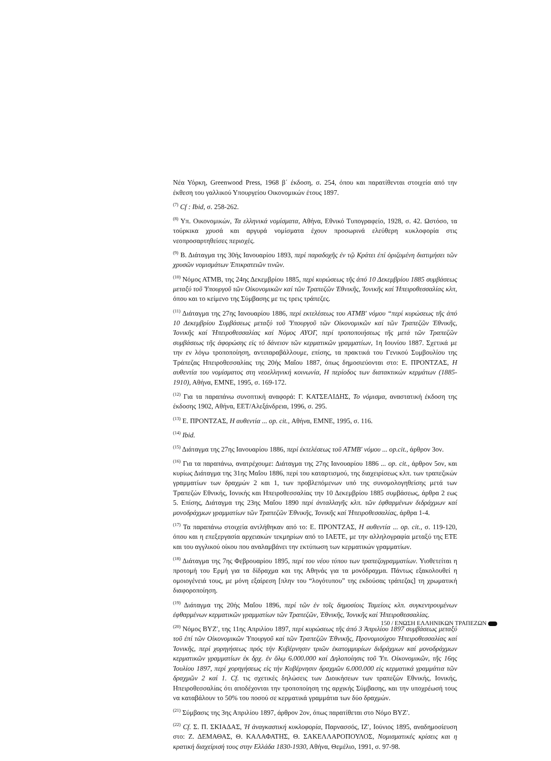Νέα Υόρκη, Greenwood Press, 1968 β΄ έκδοση, σ. 254, όπου και παρατίθενται στοιχεία από την έκθεση του γαλλικού Υπουργείου Οικονομικών έτους 1897.
<sup>(7)</sup> Cf : Ibid, σ. 258-262.
<sup>(8)</sup> Υπ. Οικονομικών, Τα ελληνικά νομίσματα, Αθήνα, Εθνικό Τυπογραφείο, 1928, σ. 42. Ωστόσο, τα τούρκικα χρυσά και αργυρά νομίσματα έχουν προσωρινά ελεύθερη κυκλοφορία στις νεοπροσαρτηθείσες περιοχές.
<sup>(9)</sup> Β. Διάταγμα της 30ής Ιανουαρίου 1893, περί παραδοχῆς ἐν τῷ Κράτει ἐπί ὁριζομένη διατιμήσει τῶν χρυσῶν νομισμάτων Ἐπικρατειῶν τινῶν.
<sup>(10)</sup> Νόμος ΑΤΜΒ, της 24ης Δεκεμβρίου 1885, περί κυρώσεως τῆς ἀπό 10 Δεκεμβρίου 1885 συμβάσεως μεταξύ τοῦ Ὑπουργοῦ τῶν Οἰκονομικῶν καί τῶν Τραπεζῶν Ἐθνικῆς, Ἰονικῆς καί Ἠπειροθεσσαλίας κλπ, όπου και το κείμενο της Σύμβασης με τις τρεις τράπεζες.
<sup>(11)</sup> Διάταγμα της 27ης Ιανουαρίου 1886, περί εκτελέσεως του ΑΤΜΒ′ νόμου “περί κυρώσεως τῆς ἀπό 10 Δεκεμβρίου Συμβάσεως μεταξύ τοῦ Ὑπουργοῦ τῶν Οἰκονομικῶν καί τῶν Τραπεζῶν Ἐθνικῆς, Ἰονικῆς καί Ἠπειροθεσσαλίας καί Νόμος ΑΥΟΓ, περί τροποποιήσεως τῆς μετά τῶν Τραπεζῶν συμβάσεως τῆς ἀφορώσης εἰς τό δάνειον τῶν κερματικῶν γραμματίων, 1η Ιουνίου 1887. Σχετικά με την εν λόγω τροποποίηση, αντιπαραβάλλουμε, επίσης, τα πρακτικά του Γενικού Συμβουλίου της Τράπεζας Ηπειροθεσσαλίας της 20ής Μαΐου 1887, όπως δημοσιεύονται στο: Ε. ΠΡΟΝΤΖΑΣ, Η αυθεντία του νομίσματος στη νεοελληνική κοινωνία, Η περίοδος των διατακτικών κερμάτων (1885-1910), Αθήνα, ΕΜΝΕ, 1995, σ. 169-172.
<sup>(12)</sup> Για τα παραπάνω συνοπτική αναφορά: Γ. ΚΑΤΣΕΛΙΔΗΣ, Το νόμισμα, αναστατική έκδοση της έκδοσης 1902, Αθήνα, ΕΕΤ/Αλεξάνδρεια, 1996, σ. 295.
<sup>(13)</sup> Ε. ΠΡΟΝΤΖΑΣ, Η αυθεντία ... op. cit., Αθήνα, ΕΜΝΕ, 1995, σ. 116.
<sup>(14)</sup> Ibid.
<sup>(15)</sup> Διάταγμα της 27ης Ιανουαρίου 1886, περί ἐκτελέσεως τοῦ ΑΤΜΒ′ νόμου ... op.cit., άρθρον 3ον.
<sup>(16)</sup> Για τα παραπάνω, ανατρέχουμε: Διάταγμα της 27ης Ιανουαρίου 1886 ... op. cit., άρθρον 5ον, και κυρίως Διάταγμα της 31ης Μαΐου 1886, περί του καταρτισμού, της διαχειρίσεως κλπ. των τραπεζικών γραμματίων των δραχμών 2 και 1, των προβλεπόμενων υπό της συνομολογηθείσης μετά των Τραπεζών Εθνικής, Ιονικής και Ηπειροθεσσαλίας την 10 Δεκεμβρίου 1885 συμβάσεως, άρθρα 2 εως 5. Επίσης, Διάταγμα της 23ης Μαΐου 1890 περί ἀνταλλαγῆς κλπ. τῶν ἐφθαρμένων διδράχμων καί μονοδράχμων γραμματίων τῶν Τραπεζῶν Ἐθνικῆς, Ἰονικῆς καί Ἠπειροθεσσαλίας, άρθρα 1-4.
<sup>(17)</sup> Τα παραπάνω στοιχεία αντλήθηκαν από το: Ε. ΠΡΟΝΤΖΑΣ, Η αυθεντία ... op. cit., σ. 119-120, όπου και η επεξεργασία αρχειακών τεκμηρίων από το ΙΑΕΤΕ, με την αλληλογραφία μεταξύ της ΕΤΕ και του αγγλικού οίκου που αναλαμβάνει την εκτύπωση των κερματικών γραμματίων.
<sup>(18)</sup> Διάταγμα της 7ης Φεβρουαρίου 1895, περί του νέου τύπου των τραπεζογραμματίων. Υιοθετείται η προτομή του Ερμή για τα δίδραχμα και της Αθηνάς για τα μονόδραχμα. Πάντως εξακολουθεί η ομοιογένειά τους, με μόνη εξαίρεση [πλην του “λογότυπου” της εκδούσας τράπεζας] τη χρωματική διαφοροποίηση.
<sup>(19)</sup> Διάταγμα της 20ής Μαΐου 1896, περί τῶν ἐν τοῖς δημοσίοις Ταμείοις κλπ. συγκεντρουμένων ἐφθαρμένων κερματικῶν γραμματίων τῶν Τραπεζῶν, Ἐθνικῆς, Ἰονικῆς καί Ἠπειροθεσσαλίας.
<sup>(20)</sup> Νόμος ΒΥΖ′, της 11ης Απριλίου 1897, περί κυρώσεως τῆς ἀπό 3 Ἀπριλίου 1897 συμβάσεως μεταξύ τοῦ ἐπί τῶν Οἰκονομικῶν Ὑπουργοῦ καί τῶν Τραπεζῶν Ἐθνικῆς, Προνομιούχου Ἠπειροθεσσαλίας καί Ἰονικῆς, περί χορηγήσεως πρός τήν Κυβέρνησιν τριῶν ἑκατομμυρίων διδράχμων καί μονοδράχμων κερματικῶν γραμματίων ἐκ δρχ. ἐν ὅλῳ 6.000.000 καί Δηλοποίησις τοῦ Ὑπ. Οἰκονομικῶν, τῆς 16ης Ἰουλίου 1897, περί χορηγήσεως εἰς τήν Κυβέρνησιν δραχμῶν 6.000.000 εἰς κερματικά γραμμάτια τῶν δραχμῶν 2 καί 1. Cf. τις σχετικές δηλώσεις των Διοικήσεων των τραπεζών Εθνικής, Ιονικής, Ηπειροθεσσαλίας ότι αποδέχονται την τροποποίηση της αρχικής Σύμβασης, και την υποχρέωσή τους να καταβάλουν το 50% του ποσού σε κερματικά γραμμάτια των δύο δραχμών.
<sup>(21)</sup> Σύμβασις της 3ης Απριλίου 1897, άρθρον 2ον, όπως παρατίθεται στο Νόμο ΒΥΖ′.
<sup>(22)</sup> Cf. Σ. Π. ΣΚΙΑΔΑΣ, Ἡ ἀναγκαστική κυκλοφορία, Παρνασσός, ΙΖ′, Ιούνιος 1895, αναδημοσίευση στο: Ζ. ΔΕΜΑΘΑΣ, Θ. ΚΑΛΑΦΑΤΗΣ, Θ. ΣΑΚΕΛΛΑΡΟΠΟΥΛΟΣ, Νομισματικές κρίσεις και η κρατική διαχείρισή τους στην Ελλάδα 1830-1930, Αθήνα, Θεμέλιο, 1991, σ. 97-98.
150 / ΕΝΩΣΗ ΕΛΛΗΝΙΚΩΝ ΤΡΑΠΕΖΩΝ